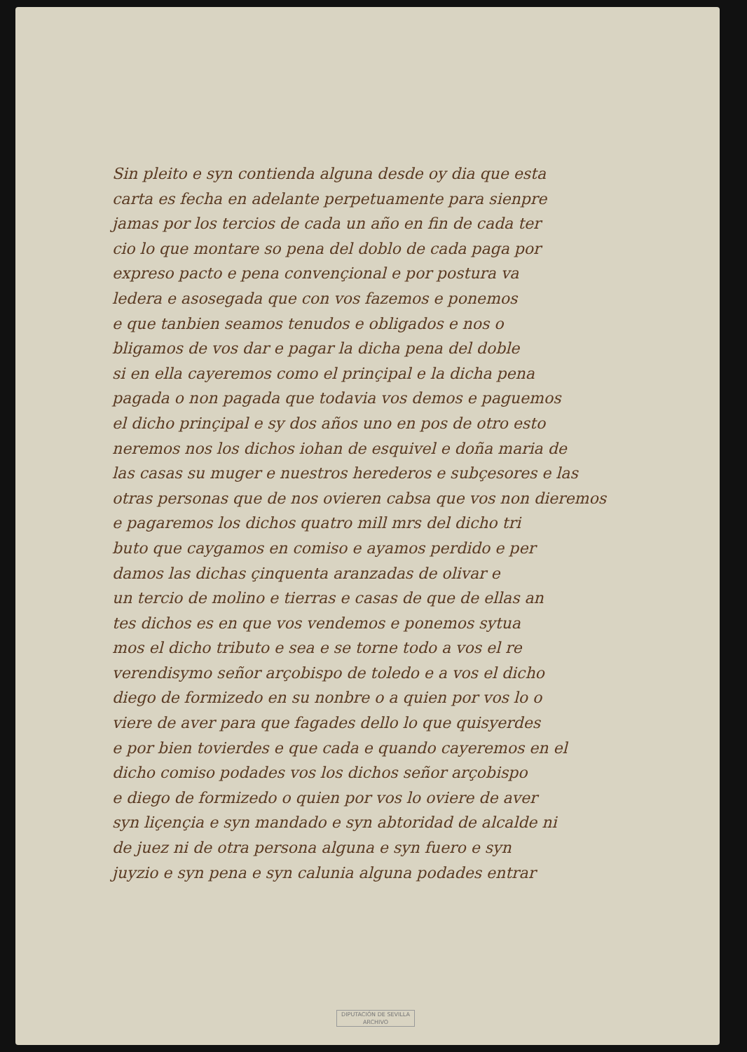Sin pleito e syn contienda alguna desde oy dia que esta
carta es fecha en adelante perpetuamente para sienpre
jamas por los tercios de cada un año en fin de cada ter
cio lo que montare so pena del doblo de cada paga por
expreso pacto e pena convençional e por postura va
ledera e asosegada que con vos fazemos e ponemos
e que tanbien seamos tenudos e obligados e nos o
bligamos de vos dar e pagar la dicha pena del doble
si en ella cayeremos como el prinçipal e la dicha pena
pagada o non pagada que todavia vos demos e paguemos
el dicho prinçipal e sy dos años uno en pos de otro esto
neremos nos los dichos iohan de esquivel e doña maria de
las casas su muger e nuestros herederos e subçesores e las
otras personas que de nos ovieren cabsa que vos non dieremos
e pagaremos los dichos quatro mill mrs del dicho tri
buto que caygamos en comiso e ayamos perdido e per
damos las dichas çinquenta aranzadas de olivar e
un tercio de molino e tierras e casas de que de ellas an
tes dichos es en que vos vendemos e ponemos sytua
mos el dicho tributo e sea e se torne todo a vos el re
verendisymo señor arçobispo de toledo e a vos el dicho
diego de formizedo en su nonbre o a quien por vos lo o
viere de aver para que fagades dello lo que quisyerdes
e por bien tovierdes e que cada e quando cayeremos en el
dicho comiso podades vos los dichos señor arçobispo
e diego de formizedo o quien por vos lo oviere de aver
syn liçençia e syn mandado e syn abtoridad de alcalde ni
de juez ni de otra persona alguna e syn fuero e syn
juyzio e syn pena e syn calunia alguna podades entrar
DIPUTACIÓN DE SEVILLA
ARCHIVO